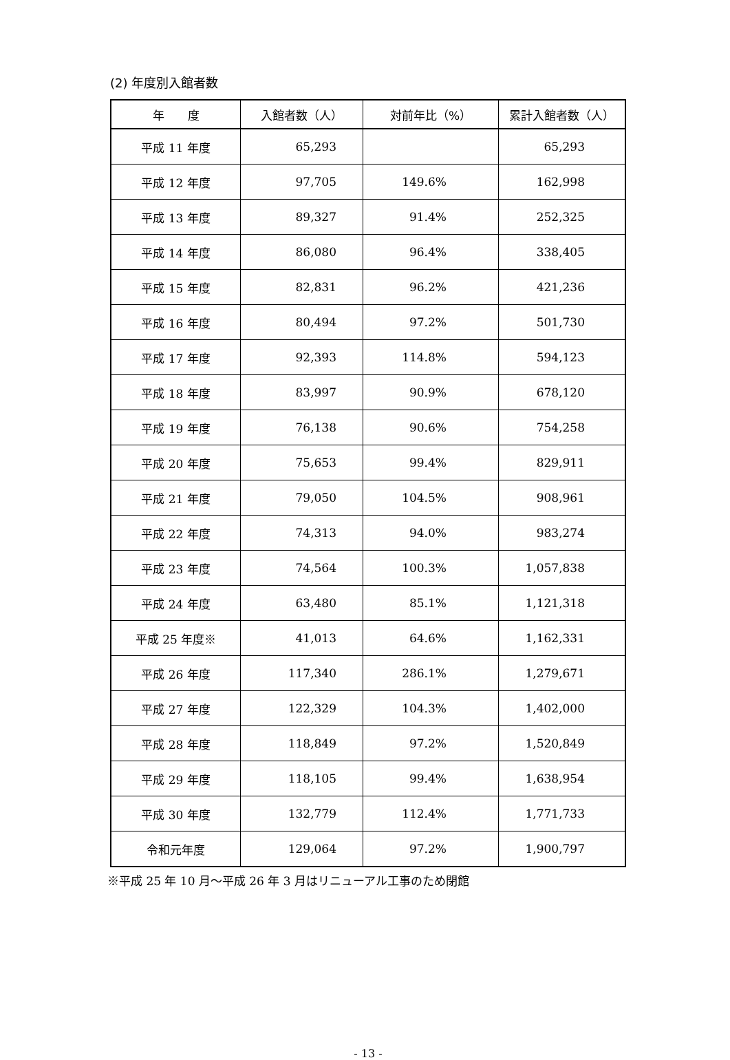(2) 年度別入館者数
| 年 度 | 入館者数（人） | 対前年比（%） | 累計入館者数（人） |
| --- | --- | --- | --- |
| 平成 11 年度 | 65,293 | | 65,293 |
| 平成 12 年度 | 97,705 | 149.6% | 162,998 |
| 平成 13 年度 | 89,327 | 91.4% | 252,325 |
| 平成 14 年度 | 86,080 | 96.4% | 338,405 |
| 平成 15 年度 | 82,831 | 96.2% | 421,236 |
| 平成 16 年度 | 80,494 | 97.2% | 501,730 |
| 平成 17 年度 | 92,393 | 114.8% | 594,123 |
| 平成 18 年度 | 83,997 | 90.9% | 678,120 |
| 平成 19 年度 | 76,138 | 90.6% | 754,258 |
| 平成 20 年度 | 75,653 | 99.4% | 829,911 |
| 平成 21 年度 | 79,050 | 104.5% | 908,961 |
| 平成 22 年度 | 74,313 | 94.0% | 983,274 |
| 平成 23 年度 | 74,564 | 100.3% | 1,057,838 |
| 平成 24 年度 | 63,480 | 85.1% | 1,121,318 |
| 平成 25 年度※ | 41,013 | 64.6% | 1,162,331 |
| 平成 26 年度 | 117,340 | 286.1% | 1,279,671 |
| 平成 27 年度 | 122,329 | 104.3% | 1,402,000 |
| 平成 28 年度 | 118,849 | 97.2% | 1,520,849 |
| 平成 29 年度 | 118,105 | 99.4% | 1,638,954 |
| 平成 30 年度 | 132,779 | 112.4% | 1,771,733 |
| 令和元年度 | 129,064 | 97.2% | 1,900,797 |
※平成 25 年 10 月～平成 26 年 3 月はリニューアル工事のため閉館
- 13 -